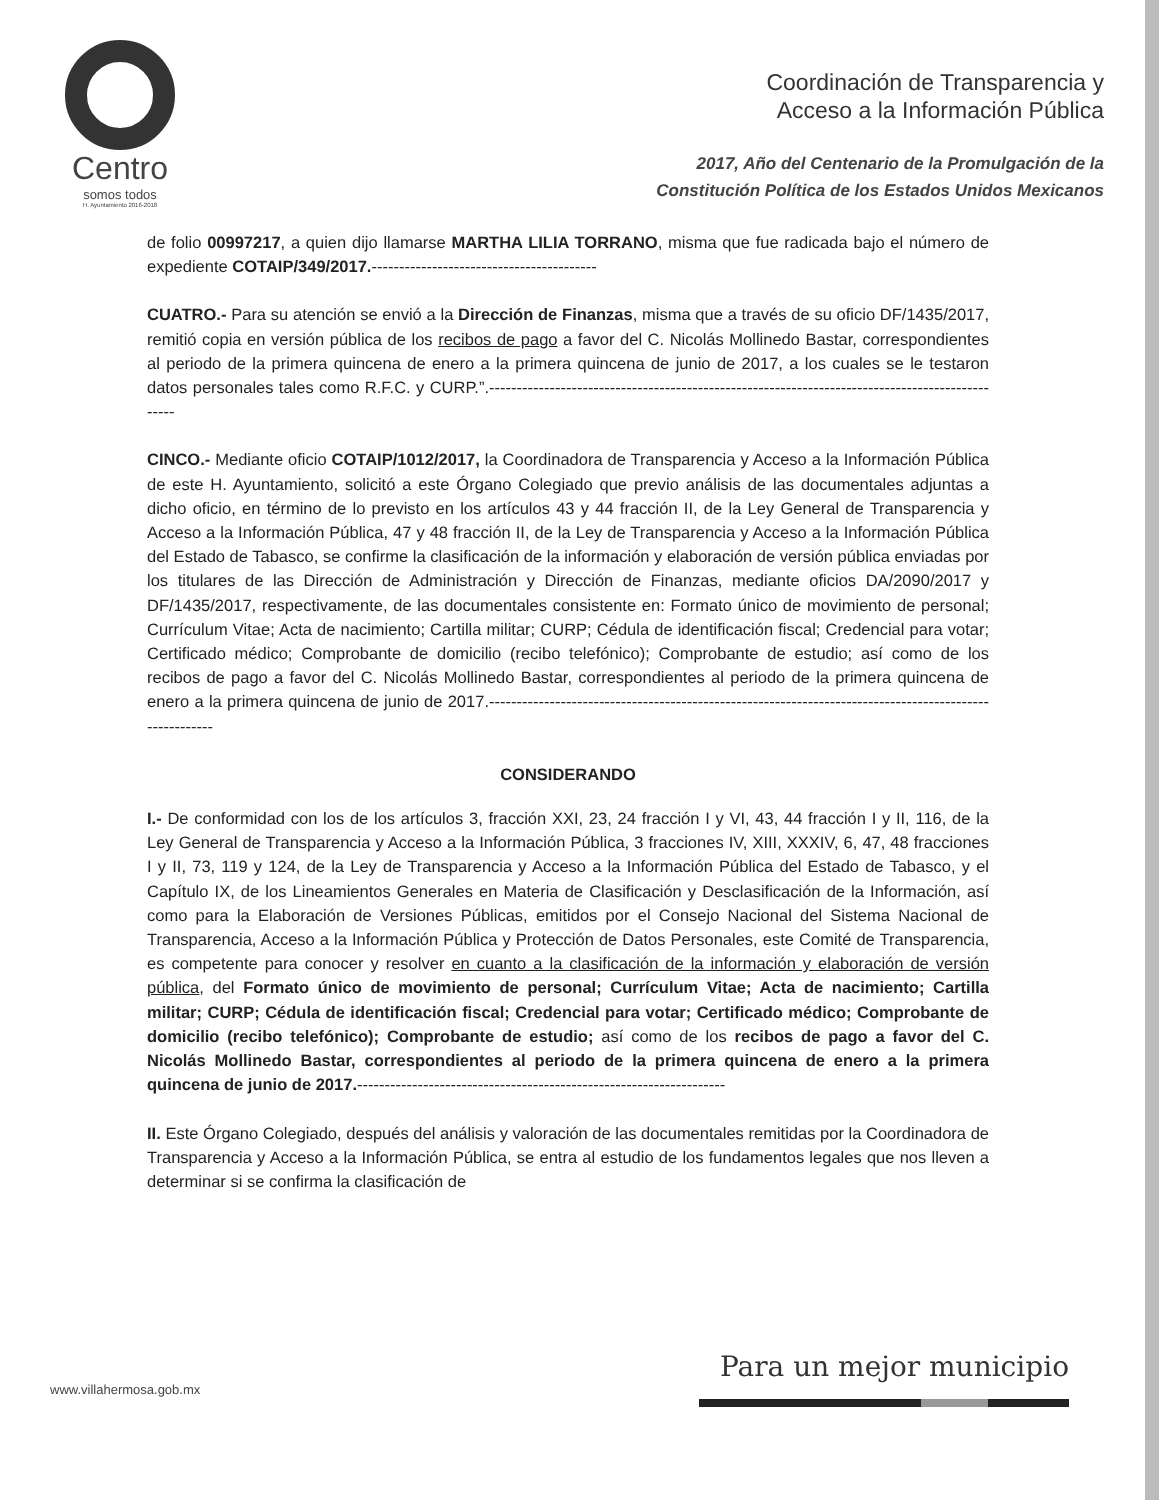Centro
somos todos
H. Ayuntamiento 2016-2018
Coordinación de Transparencia y
Acceso a la Información Pública
2017, Año del Centenario de la Promulgación de la
Constitución Política de los Estados Unidos Mexicanos
de folio 00997217, a quien dijo llamarse MARTHA LILIA TORRANO, misma que fue radicada bajo el número de expediente COTAIP/349/2017.-----------------------------------------
CUATRO.- Para su atención se envió a la Dirección de Finanzas, misma que a través de su oficio DF/1435/2017, remitió copia en versión pública de los recibos de pago a favor del C. Nicolás Mollinedo Bastar, correspondientes al periodo de la primera quincena de enero a la primera quincena de junio de 2017, a los cuales se le testaron datos personales tales como R.F.C. y CURP.”.------------------------------------------------------------------------------------------------
CINCO.- Mediante oficio COTAIP/1012/2017, la Coordinadora de Transparencia y Acceso a la Información Pública de este H. Ayuntamiento, solicitó a este Órgano Colegiado que previo análisis de las documentales adjuntas a dicho oficio, en término de lo previsto en los artículos 43 y 44 fracción II, de la Ley General de Transparencia y Acceso a la Información Pública, 47 y 48 fracción II, de la Ley de Transparencia y Acceso a la Información Pública del Estado de Tabasco, se confirme la clasificación de la información y elaboración de versión pública enviadas por los titulares de las Dirección de Administración y Dirección de Finanzas, mediante oficios DA/2090/2017 y DF/1435/2017, respectivamente, de las documentales consistente en: Formato único de movimiento de personal; Currículum Vitae; Acta de nacimiento; Cartilla militar; CURP; Cédula de identificación fiscal; Credencial para votar; Certificado médico; Comprobante de domicilio (recibo telefónico); Comprobante de estudio; así como de los recibos de pago a favor del C. Nicolás Mollinedo Bastar, correspondientes al periodo de la primera quincena de enero a la primera quincena de junio de 2017.-------------------------------------------------------------------------------------------------------
CONSIDERANDO
I.- De conformidad con los de los artículos 3, fracción XXI, 23, 24 fracción I y VI, 43, 44 fracción I y II, 116, de la Ley General de Transparencia y Acceso a la Información Pública, 3 fracciones IV, XIII, XXXIV, 6, 47, 48 fracciones I y II, 73, 119 y 124, de la Ley de Transparencia y Acceso a la Información Pública del Estado de Tabasco, y el Capítulo IX, de los Lineamientos Generales en Materia de Clasificación y Desclasificación de la Información, así como para la Elaboración de Versiones Públicas, emitidos por el Consejo Nacional del Sistema Nacional de Transparencia, Acceso a la Información Pública y Protección de Datos Personales, este Comité de Transparencia, es competente para conocer y resolver en cuanto a la clasificación de la información y elaboración de versión pública, del Formato único de movimiento de personal; Currículum Vitae; Acta de nacimiento; Cartilla militar; CURP; Cédula de identificación fiscal; Credencial para votar; Certificado médico; Comprobante de domicilio (recibo telefónico); Comprobante de estudio; así como de los recibos de pago a favor del C. Nicolás Mollinedo Bastar, correspondientes al periodo de la primera quincena de enero a la primera quincena de junio de 2017.-------------------------------------------------------------------
II. Este Órgano Colegiado, después del análisis y valoración de las documentales remitidas por la Coordinadora de Transparencia y Acceso a la Información Pública, se entra al estudio de los fundamentos legales que nos lleven a determinar si se confirma la clasificación de
www.villahermosa.gob.mx
Para un mejor municipio